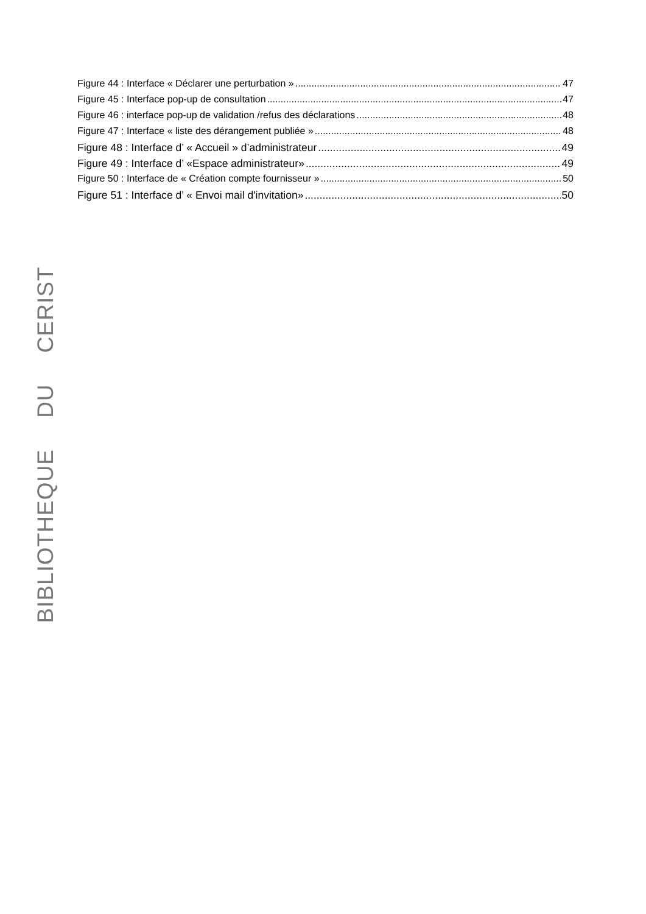Figure 44 : Interface « Déclarer une perturbation » 47
Figure 45 : Interface pop-up de consultation 47
Figure 46 : interface pop-up de validation /refus des déclarations 48
Figure 47 : Interface « liste des dérangement publiée » 48
Figure 48 : Interface d’ « Accueil » d’administrateur 49
Figure 49 : Interface d’ «Espace administrateur» 49
Figure 50 : Interface de « Création compte fournisseur » 50
Figure 51 : Interface d’ « Envoi mail d'invitation» 50
BIBLIOTHEQUE DU CERIST